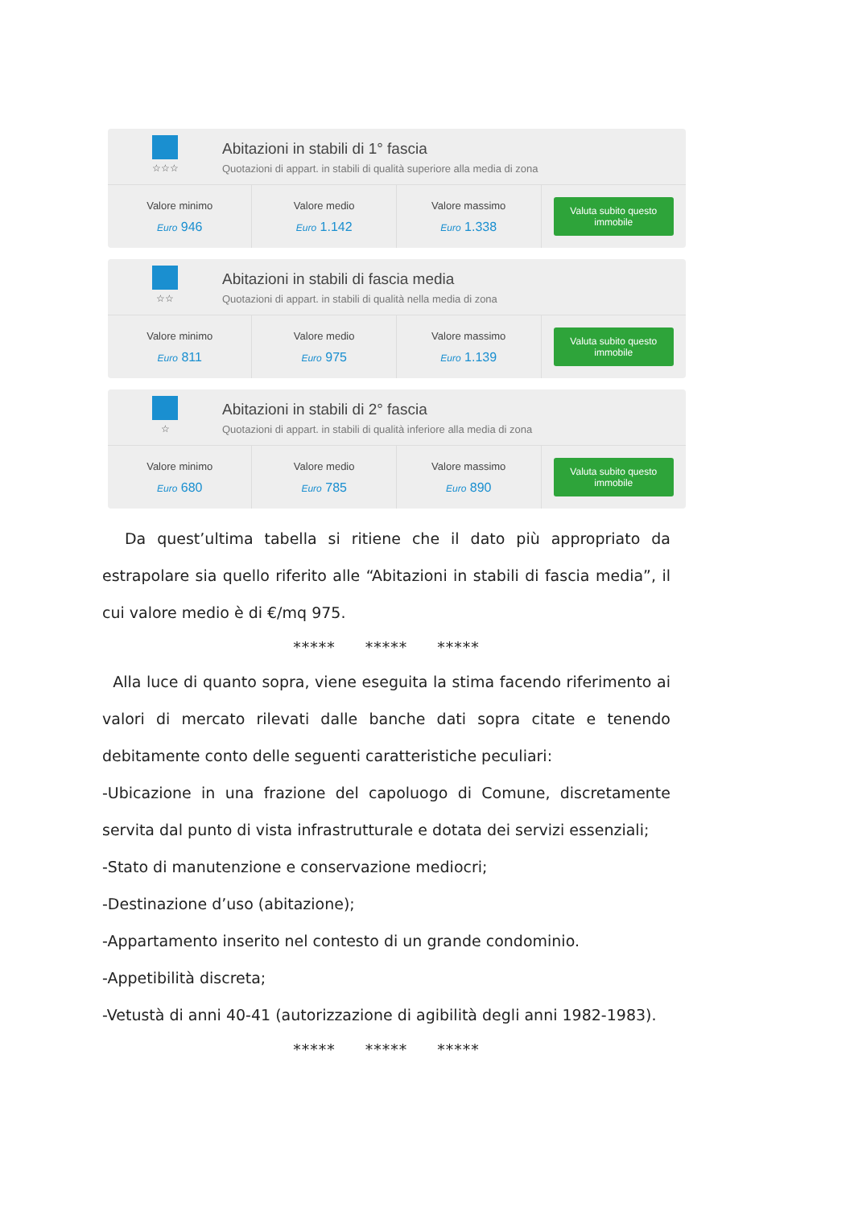☆☆☆
Abitazioni in stabili di 1° fascia
Quotazioni di appart. in stabili di qualità superiore alla media di zona
| Valore minimo Euro 946 | Valore medio Euro 1.142 | Valore massimo Euro 1.338 | Valuta subito questo immobile |
☆☆
Abitazioni in stabili di fascia media
Quotazioni di appart. in stabili di qualità nella media di zona
| Valore minimo Euro 811 | Valore medio Euro 975 | Valore massimo Euro 1.139 | Valuta subito questo immobile |
☆
Abitazioni in stabili di 2° fascia
Quotazioni di appart. in stabili di qualità inferiore alla media di zona
| Valore minimo Euro 680 | Valore medio Euro 785 | Valore massimo Euro 890 | Valuta subito questo immobile |
Da quest’ultima tabella si ritiene che il dato più appropriato da estrapolare sia quello riferito alle “Abitazioni in stabili di fascia media”, il cui valore medio è di €/mq 975.
***** ***** *****
Alla luce di quanto sopra, viene eseguita la stima facendo riferimento ai valori di mercato rilevati dalle banche dati sopra citate e tenendo debitamente conto delle seguenti caratteristiche peculiari:
-Ubicazione in una frazione del capoluogo di Comune, discretamente servita dal punto di vista infrastrutturale e dotata dei servizi essenziali;
-Stato di manutenzione e conservazione mediocri;
-Destinazione d’uso (abitazione);
-Appartamento inserito nel contesto di un grande condominio.
-Appetibilità discreta;
-Vetustà di anni 40-41 (autorizzazione di agibilità degli anni 1982-1983).
***** ***** *****